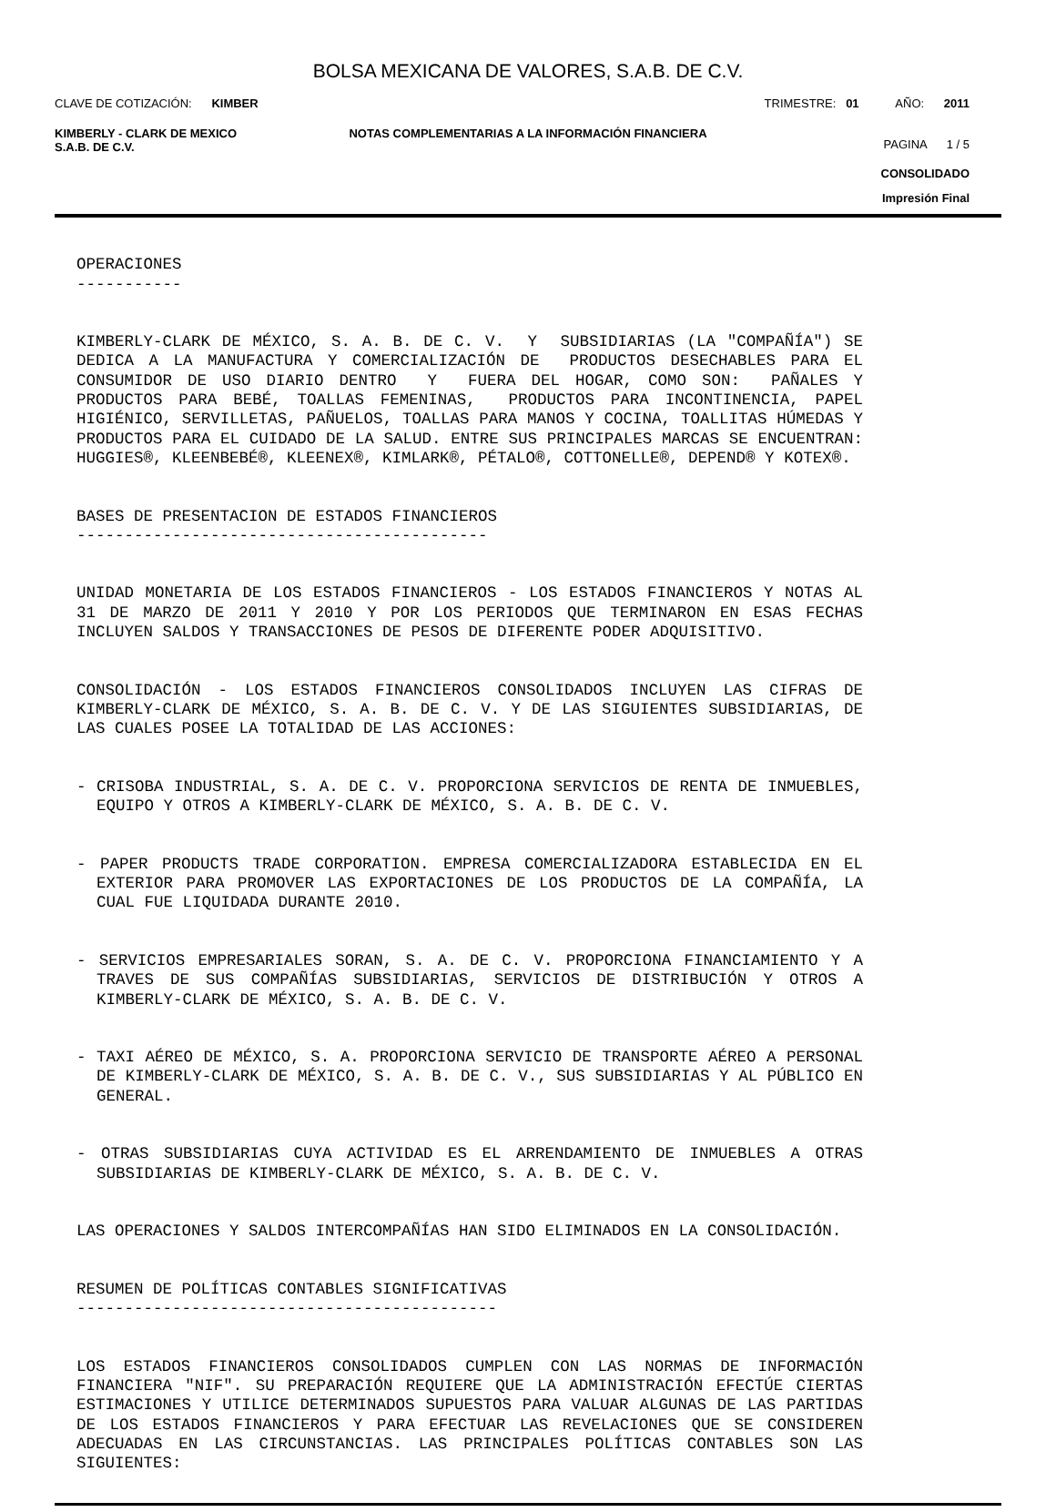BOLSA MEXICANA DE VALORES, S.A.B. DE C.V.
CLAVE DE COTIZACIÓN: KIMBER TRIMESTRE: 01 AÑO: 2011
KIMBERLY - CLARK DE MEXICO
S.A.B. DE C.V. NOTAS COMPLEMENTARIAS A LA INFORMACIÓN FINANCIERA PAGINA 1 / 5
CONSOLIDADO
Impresión Final
OPERACIONES
-----------
KIMBERLY-CLARK DE MÉXICO, S. A. B. DE C. V. Y SUBSIDIARIAS (LA "COMPAÑÍA") SE DEDICA A LA MANUFACTURA Y COMERCIALIZACIÓN DE PRODUCTOS DESECHABLES PARA EL CONSUMIDOR DE USO DIARIO DENTRO Y FUERA DEL HOGAR, COMO SON: PAÑALES Y PRODUCTOS PARA BEBÉ, TOALLAS FEMENINAS, PRODUCTOS PARA INCONTINENCIA, PAPEL HIGIÉNICO, SERVILLETAS, PAÑUELOS, TOALLAS PARA MANOS Y COCINA, TOALLITAS HÚMEDAS Y PRODUCTOS PARA EL CUIDADO DE LA SALUD. ENTRE SUS PRINCIPALES MARCAS SE ENCUENTRAN: HUGGIES®, KLEENBEBÉ®, KLEENEX®, KIMLARK®, PÉTALO®, COTTONELLE®, DEPEND® Y KOTEX®.
BASES DE PRESENTACION DE ESTADOS FINANCIEROS
-------------------------------------------
UNIDAD MONETARIA DE LOS ESTADOS FINANCIEROS - LOS ESTADOS FINANCIEROS Y NOTAS AL 31 DE MARZO DE 2011 Y 2010 Y POR LOS PERIODOS QUE TERMINARON EN ESAS FECHAS INCLUYEN SALDOS Y TRANSACCIONES DE PESOS DE DIFERENTE PODER ADQUISITIVO.
CONSOLIDACIÓN - LOS ESTADOS FINANCIEROS CONSOLIDADOS INCLUYEN LAS CIFRAS DE KIMBERLY-CLARK DE MÉXICO, S. A. B. DE C. V. Y DE LAS SIGUIENTES SUBSIDIARIAS, DE LAS CUALES POSEE LA TOTALIDAD DE LAS ACCIONES:
- CRISOBA INDUSTRIAL, S. A. DE C. V. PROPORCIONA SERVICIOS DE RENTA DE INMUEBLES, EQUIPO Y OTROS A KIMBERLY-CLARK DE MÉXICO, S. A. B. DE C. V.
- PAPER PRODUCTS TRADE CORPORATION. EMPRESA COMERCIALIZADORA ESTABLECIDA EN EL EXTERIOR PARA PROMOVER LAS EXPORTACIONES DE LOS PRODUCTOS DE LA COMPAÑÍA, LA CUAL FUE LIQUIDADA DURANTE 2010.
- SERVICIOS EMPRESARIALES SORAN, S. A. DE C. V. PROPORCIONA FINANCIAMIENTO Y A TRAVES DE SUS COMPAÑÍAS SUBSIDIARIAS, SERVICIOS DE DISTRIBUCIÓN Y OTROS A KIMBERLY-CLARK DE MÉXICO, S. A. B. DE C. V.
- TAXI AÉREO DE MÉXICO, S. A. PROPORCIONA SERVICIO DE TRANSPORTE AÉREO A PERSONAL DE KIMBERLY-CLARK DE MÉXICO, S. A. B. DE C. V., SUS SUBSIDIARIAS Y AL PÚBLICO EN GENERAL.
- OTRAS SUBSIDIARIAS CUYA ACTIVIDAD ES EL ARRENDAMIENTO DE INMUEBLES A OTRAS SUBSIDIARIAS DE KIMBERLY-CLARK DE MÉXICO, S. A. B. DE C. V.
LAS OPERACIONES Y SALDOS INTERCOMPAÑÍAS HAN SIDO ELIMINADOS EN LA CONSOLIDACIÓN.
RESUMEN DE POLÍTICAS CONTABLES SIGNIFICATIVAS
--------------------------------------------
LOS ESTADOS FINANCIEROS CONSOLIDADOS CUMPLEN CON LAS NORMAS DE INFORMACIÓN FINANCIERA "NIF". SU PREPARACIÓN REQUIERE QUE LA ADMINISTRACIÓN EFECTÚE CIERTAS ESTIMACIONES Y UTILICE DETERMINADOS SUPUESTOS PARA VALUAR ALGUNAS DE LAS PARTIDAS DE LOS ESTADOS FINANCIEROS Y PARA EFECTUAR LAS REVELACIONES QUE SE CONSIDEREN ADECUADAS EN LAS CIRCUNSTANCIAS. LAS PRINCIPALES POLÍTICAS CONTABLES SON LAS SIGUIENTES: